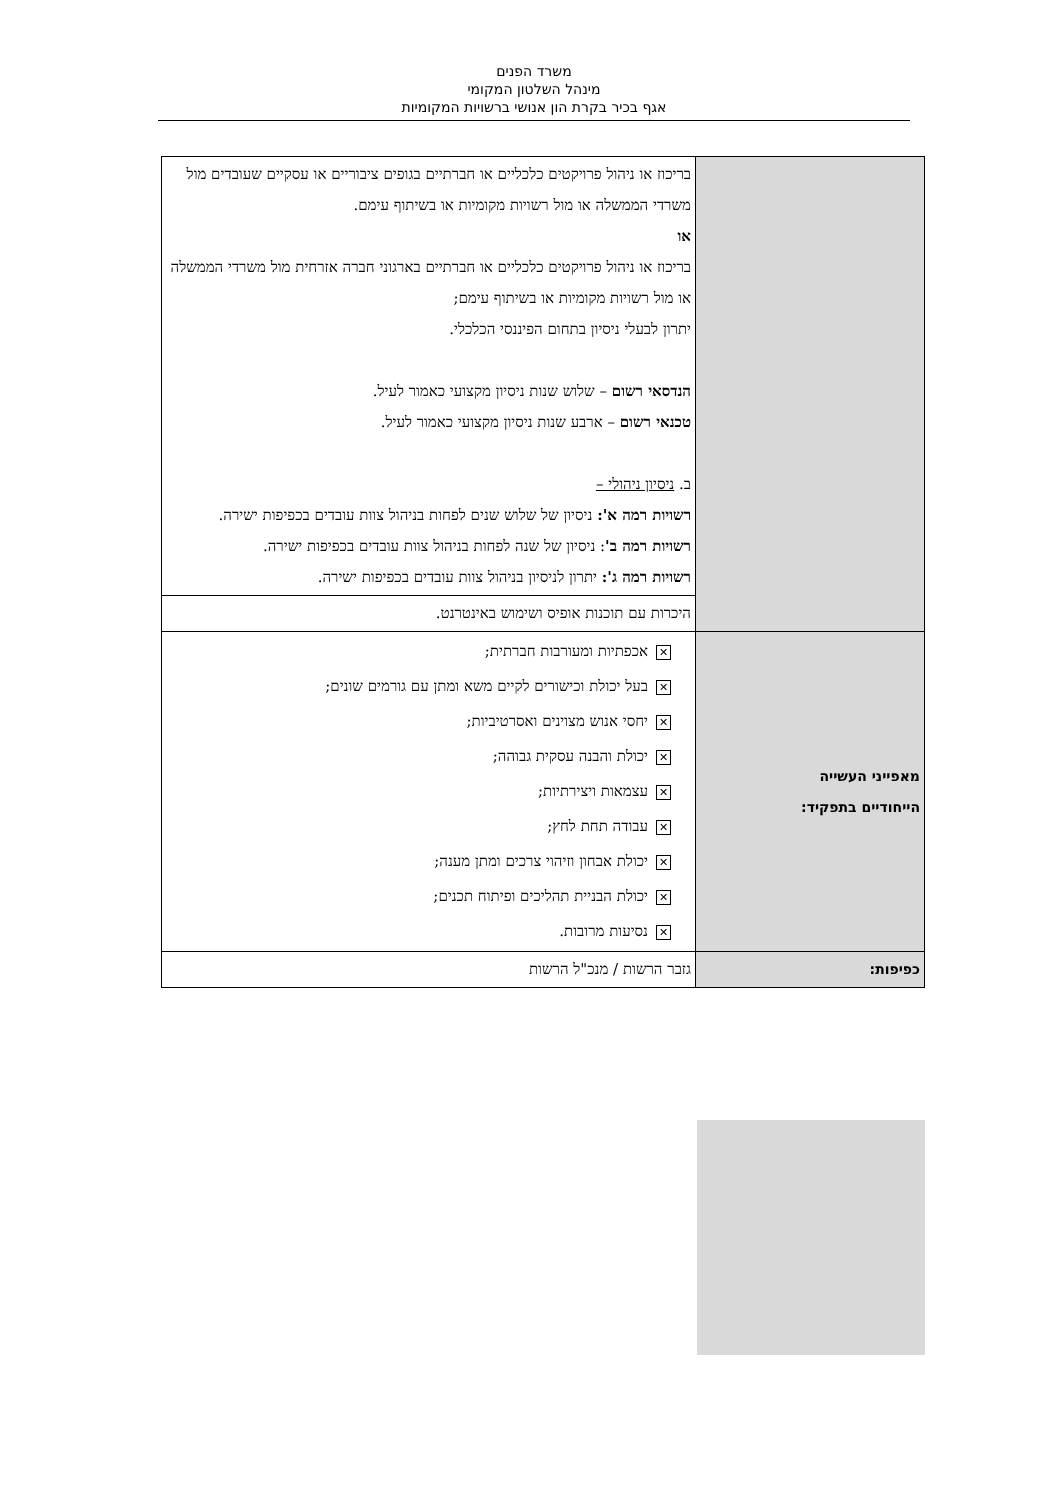משרד הפנים
מינהל השלטון המקומי
אגף בכיר בקרת הון אנושי ברשויות המקומיות
| | בריכוז או ניהול פרויקטים כלכליים או חברתיים בגופים ציבוריים או עסקיים שעובדים מול משרדי הממשלה או מול רשויות מקומיות או בשיתוף עימם. או בריכוז או ניהול פרויקטים כלכליים או חברתיים בארגוני חברה אזרחית מול משרדי הממשלה או מול רשויות מקומיות או בשיתוף עימם; יתרון לבעלי ניסיון בתחום הפיננסי הכלכלי. הנדסאי רשום – שלוש שנות ניסיון מקצועי כאמור לעיל. טכנאי רשום – ארבע שנות ניסיון מקצועי כאמור לעיל. ב. ניסיון ניהולי – רשויות רמה א': ניסיון של שלוש שנים לפחות בניהול צוות עובדים בכפיפות ישירה. רשויות רמה ב' : ניסיון של שנה לפחות בניהול צוות עובדים בכפיפות ישירה. רשויות רמה ג': יתרון לניסיון בניהול צוות עובדים בכפיפות ישירה. |
| | היכרות עם תוכנות אופיס ושימוש באינטרנט. |
| מאפייני העשייה הייחודיים בתפקיד: | ✕ אכפתיות ומעורבות חברתית; ✕ בעל יכולת וכישורים לקיים משא ומתן עם גורמים שונים; ✕ יחסי אנוש מצוינים ואסרטיביות; ✕ יכולת והבנה עסקית גבוהה; ✕ עצמאות ויצירתיות; ✕ עבודה תחת לחץ; ✕ יכולת אבחון וזיהוי צרכים ומתן מענה; ✕ יכולת הבניית תהליכים ופיתוח תכנים; ✕ נסיעות מרובות. |
| כפיפות: | גזבר הרשות / מנכ"ל הרשות |